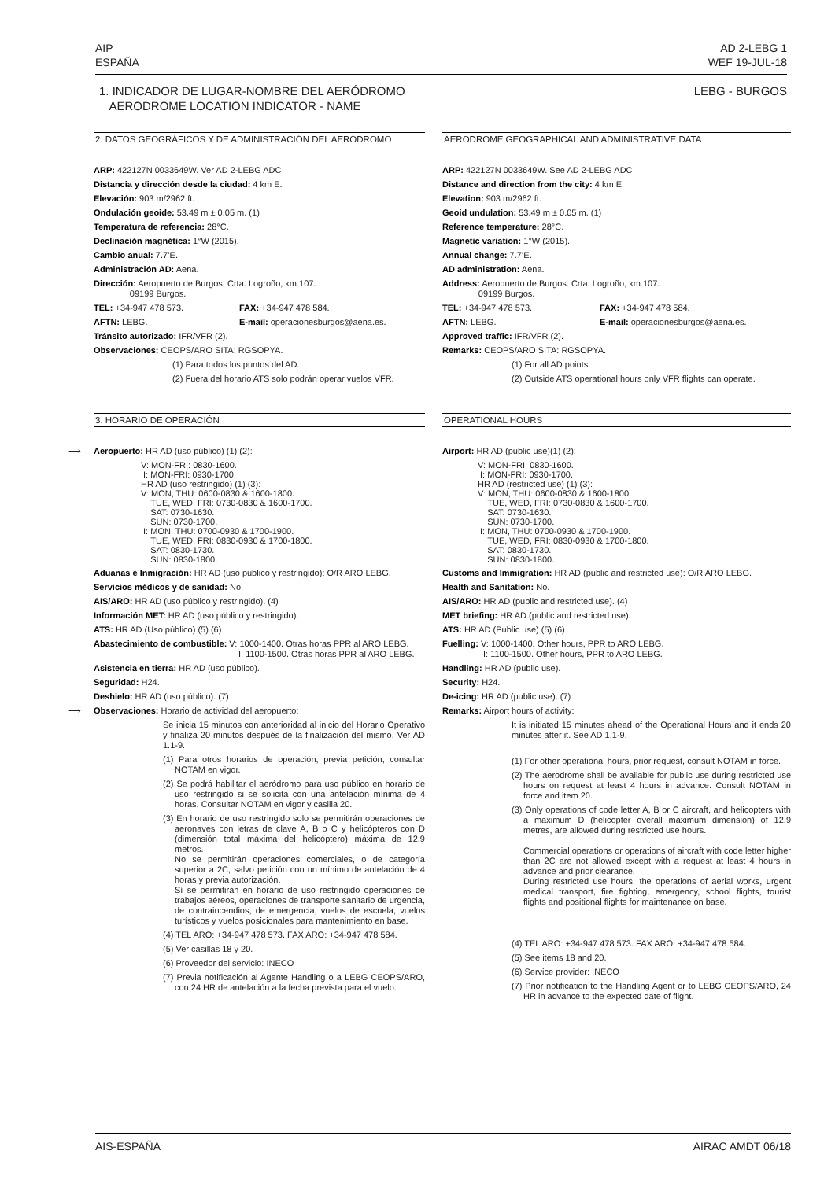AIP
ESPAÑA
AD 2-LEBG 1
WEF 19-JUL-18
1. INDICADOR DE LUGAR-NOMBRE DEL AERÓDROMO
AERODROME LOCATION INDICATOR - NAME
LEBG - BURGOS
2. DATOS GEOGRÁFICOS Y DE ADMINISTRACIÓN DEL AERÓDROMO
ARP: 422127N 0033649W. Ver AD 2-LEBG ADC
Distancia y dirección desde la ciudad: 4 km E.
Elevación: 903 m/2962 ft.
Ondulación geoide: 53.49 m ± 0.05 m. (1)
Temperatura de referencia: 28°C.
Declinación magnética: 1°W (2015).
Cambio anual: 7.7’E.
Administración AD: Aena.
Dirección: Aeropuerto de Burgos. Crta. Logroño, km 107.
09199 Burgos.
TEL: +34-947 478 573. FAX: +34-947 478 584.
AFTN: LEBG. E-mail: operacionesburgos@aena.es.
Tránsito autorizado: IFR/VFR (2).
Observaciones: CEOPS/ARO SITA: RGSOPYA.
(1) Para todos los puntos del AD.
(2) Fuera del horario ATS solo podrán operar vuelos VFR.
AERODROME GEOGRAPHICAL AND ADMINISTRATIVE DATA
ARP: 422127N 0033649W. See AD 2-LEBG ADC
Distance and direction from the city: 4 km E.
Elevation: 903 m/2962 ft.
Geoid undulation: 53.49 m ± 0.05 m. (1)
Reference temperature: 28°C.
Magnetic variation: 1°W (2015).
Annual change: 7.7’E.
AD administration: Aena.
Address: Aeropuerto de Burgos. Crta. Logroño, km 107.
09199 Burgos.
TEL: +34-947 478 573. FAX: +34-947 478 584.
AFTN: LEBG. E-mail: operacionesburgos@aena.es.
Approved traffic: IFR/VFR (2).
Remarks: CEOPS/ARO SITA: RGSOPYA.
(1) For all AD points.
(2) Outside ATS operational hours only VFR flights can operate.
3. HORARIO DE OPERACIÓN
⟶ Aeropuerto: HR AD (uso público) (1) (2):
V: MON-FRI: 0830-1600.
I: MON-FRI: 0930-1700.
HR AD (uso restringido) (1) (3):
V: MON, THU: 0600-0830 & 1600-1800.
TUE, WED, FRI: 0730-0830 & 1600-1700.
SAT: 0730-1630.
SUN: 0730-1700.
I: MON, THU: 0700-0930 & 1700-1900.
TUE, WED, FRI: 0830-0930 & 1700-1800.
SAT: 0830-1730.
SUN: 0830-1800.
Aduanas e Inmigración: HR AD (uso público y restringido): O/R ARO LEBG.
Servicios médicos y de sanidad: No.
AIS/ARO: HR AD (uso público y restringido). (4)
Información MET: HR AD (uso público y restringido).
ATS: HR AD (Uso público) (5) (6)
Abastecimiento de combustible: V: 1000-1400. Otras horas PPR al ARO LEBG.
I: 1100-1500. Otras horas PPR al ARO LEBG.
Asistencia en tierra: HR AD (uso público).
Seguridad: H24.
Deshielo: HR AD (uso público). (7)
⟶ Observaciones: Horario de actividad del aeropuerto:
Se inicia 15 minutos con anterioridad al inicio del Horario Operativo y finaliza 20 minutos después de la finalización del mismo. Ver AD 1.1-9.
(1) Para otros horarios de operación, previa petición, consultar NOTAM en vigor.
(2) Se podrá habilitar el aeródromo para uso público en horario de uso restringido si se solicita con una antelación mínima de 4 horas. Consultar NOTAM en vigor y casilla 20.
(3) En horario de uso restringido solo se permitirán operaciones de aeronaves con letras de clave A, B o C y helicópteros con D (dimensión total máxima del helicóptero) máxima de 12.9 metros.
No se permitirán operaciones comerciales, o de categoría superior a 2C, salvo petición con un mínimo de antelación de 4 horas y previa autorización.
Sí se permitirán en horario de uso restringido operaciones de trabajos aéreos, operaciones de transporte sanitario de urgencia, de contraincendios, de emergencia, vuelos de escuela, vuelos turísticos y vuelos posicionales para mantenimiento en base.
(4) TEL ARO: +34-947 478 573. FAX ARO: +34-947 478 584.
(5) Ver casillas 18 y 20.
(6) Proveedor del servicio: INECO
(7) Previa notificación al Agente Handling o a LEBG CEOPS/ARO, con 24 HR de antelación a la fecha prevista para el vuelo.
OPERATIONAL HOURS
Airport: HR AD (public use)(1) (2):
V: MON-FRI: 0830-1600.
I: MON-FRI: 0930-1700.
HR AD (restricted use) (1) (3):
V: MON, THU: 0600-0830 & 1600-1800.
TUE, WED, FRI: 0730-0830 & 1600-1700.
SAT: 0730-1630.
SUN: 0730-1700.
I: MON, THU: 0700-0930 & 1700-1900.
TUE, WED, FRI: 0830-0930 & 1700-1800.
SAT: 0830-1730.
SUN: 0830-1800.
Customs and Immigration: HR AD (public and restricted use): O/R ARO LEBG.
Health and Sanitation: No.
AIS/ARO: HR AD (public and restricted use). (4)
MET briefing: HR AD (public and restricted use).
ATS: HR AD (Public use) (5) (6)
Fuelling: V: 1000-1400. Other hours, PPR to ARO LEBG.
I: 1100-1500. Other hours, PPR to ARO LEBG.
Handling: HR AD (public use).
Security: H24.
De-icing: HR AD (public use). (7)
Remarks: Airport hours of activity:
It is initiated 15 minutes ahead of the Operational Hours and it ends 20 minutes after it. See AD 1.1-9.
(1) For other operational hours, prior request, consult NOTAM in force.
(2) The aerodrome shall be available for public use during restricted use hours on request at least 4 hours in advance. Consult NOTAM in force and item 20.
(3) Only operations of code letter A, B or C aircraft, and helicopters with a maximum D (helicopter overall maximum dimension) of 12.9 metres, are allowed during restricted use hours.
Commercial operations or operations of aircraft with code letter higher than 2C are not allowed except with a request at least 4 hours in advance and prior clearance.
During restricted use hours, the operations of aerial works, urgent medical transport, fire fighting, emergency, school flights, tourist flights and positional flights for maintenance on base.
(4) TEL ARO: +34-947 478 573. FAX ARO: +34-947 478 584.
(5) See items 18 and 20.
(6) Service provider: INECO
(7) Prior notification to the Handling Agent or to LEBG CEOPS/ARO, 24 HR in advance to the expected date of flight.
AIS-ESPAÑA AIRAC AMDT 06/18